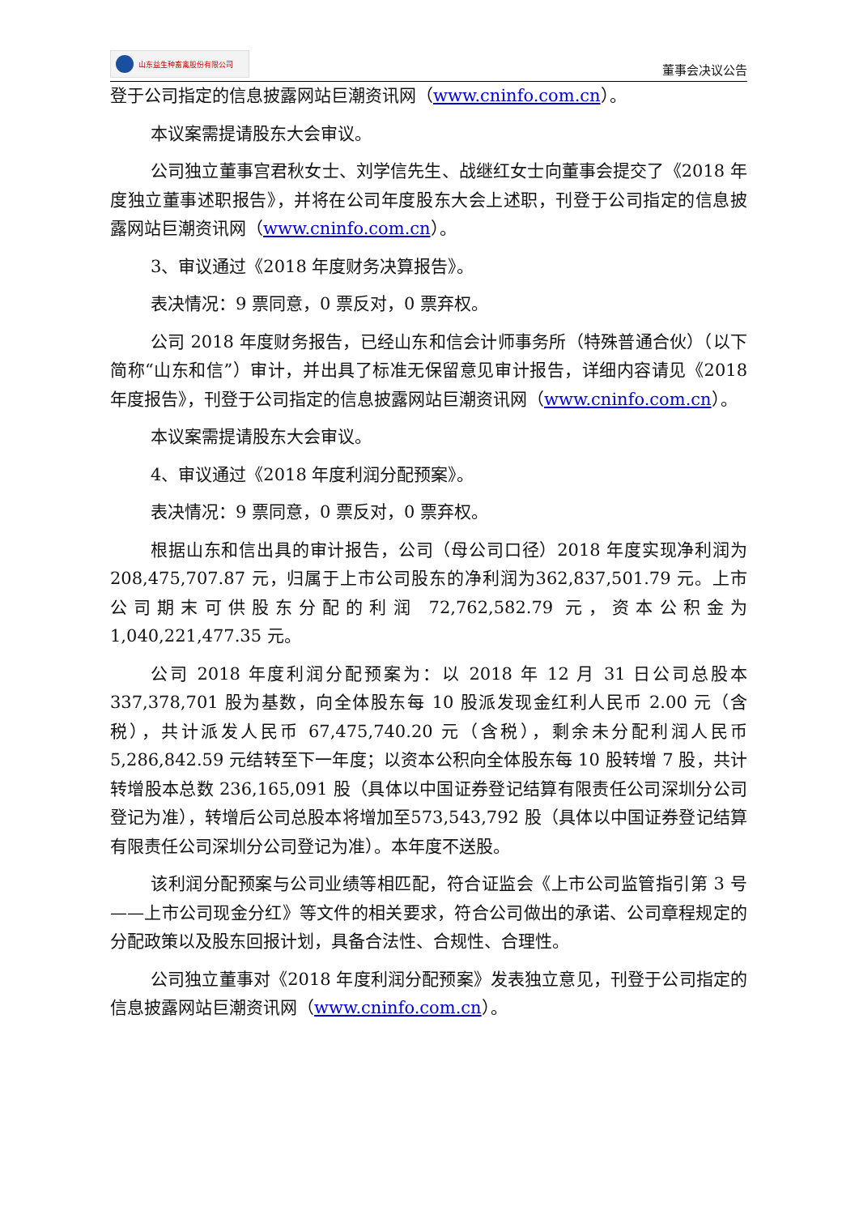山东益生种畜禽股份有限公司
董事会决议公告
登于公司指定的信息披露网站巨潮资讯网（www.cninfo.com.cn）。
本议案需提请股东大会审议。
公司独立董事宫君秋女士、刘学信先生、战继红女士向董事会提交了《2018 年度独立董事述职报告》，并将在公司年度股东大会上述职，刊登于公司指定的信息披露网站巨潮资讯网（www.cninfo.com.cn）。
3、审议通过《2018 年度财务决算报告》。
表决情况：9 票同意，0 票反对，0 票弃权。
公司 2018 年度财务报告，已经山东和信会计师事务所（特殊普通合伙）（以下简称“山东和信”）审计，并出具了标准无保留意见审计报告，详细内容请见《2018 年度报告》，刊登于公司指定的信息披露网站巨潮资讯网（www.cninfo.com.cn）。
本议案需提请股东大会审议。
4、审议通过《2018 年度利润分配预案》。
表决情况：9 票同意，0 票反对，0 票弃权。
根据山东和信出具的审计报告，公司（母公司口径）2018 年度实现净利润为 208,475,707.87 元，归属于上市公司股东的净利润为362,837,501.79 元。上市公司期末可供股东分配的利润 72,762,582.79 元，资本公积金为 1,040,221,477.35 元。
公司 2018 年度利润分配预案为：以 2018 年 12 月 31 日公司总股本 337,378,701 股为基数，向全体股东每 10 股派发现金红利人民币 2.00 元（含税），共计派发人民币 67,475,740.20 元（含税），剩余未分配利润人民币 5,286,842.59 元结转至下一年度；以资本公积向全体股东每 10 股转增 7 股，共计转增股本总数 236,165,091 股（具体以中国证券登记结算有限责任公司深圳分公司登记为准），转增后公司总股本将增加至573,543,792 股（具体以中国证券登记结算有限责任公司深圳分公司登记为准）。本年度不送股。
该利润分配预案与公司业绩等相匹配，符合证监会《上市公司监管指引第 3 号——上市公司现金分红》等文件的相关要求，符合公司做出的承诺、公司章程规定的分配政策以及股东回报计划，具备合法性、合规性、合理性。
公司独立董事对《2018 年度利润分配预案》发表独立意见，刊登于公司指定的信息披露网站巨潮资讯网（www.cninfo.com.cn）。